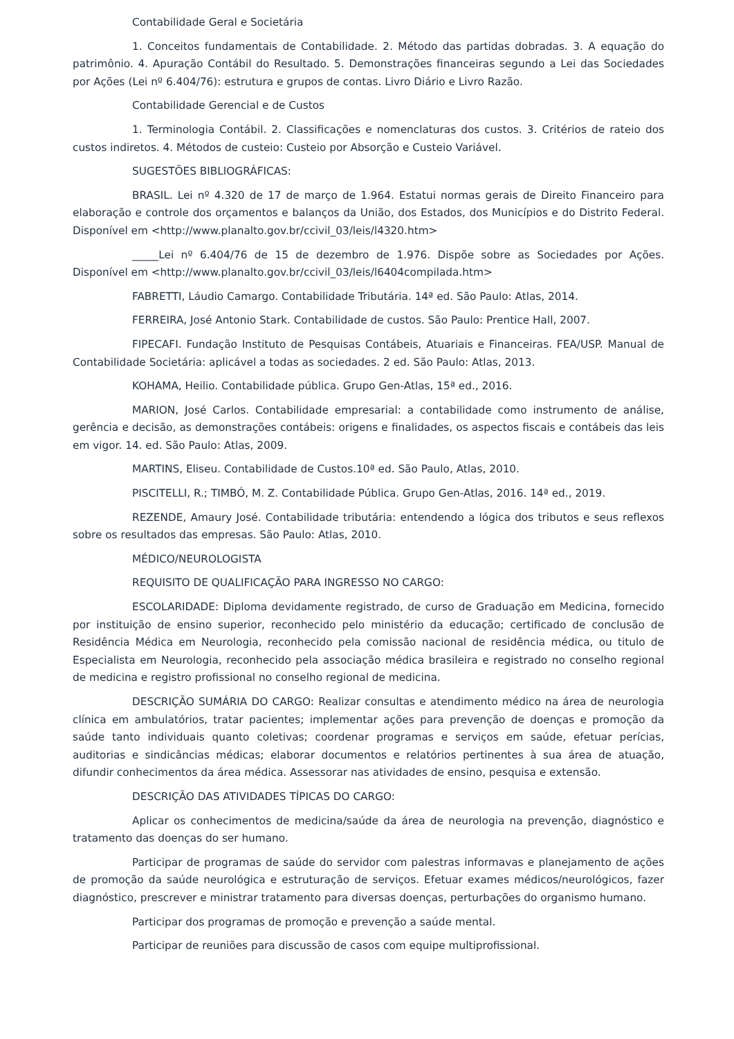Contabilidade Geral e Societária
1. Conceitos fundamentais de Contabilidade. 2. Método das partidas dobradas. 3. A equação do patrimônio. 4. Apuração Contábil do Resultado. 5. Demonstrações financeiras segundo a Lei das Sociedades por Ações (Lei nº 6.404/76): estrutura e grupos de contas. Livro Diário e Livro Razão.
Contabilidade Gerencial e de Custos
1. Terminologia Contábil. 2. Classificações e nomenclaturas dos custos. 3. Critérios de rateio dos custos indiretos. 4. Métodos de custeio: Custeio por Absorção e Custeio Variável.
SUGESTÕES BIBLIOGRÁFICAS:
BRASIL. Lei nº 4.320 de 17 de março de 1.964. Estatui normas gerais de Direito Financeiro para elaboração e controle dos orçamentos e balanços da União, dos Estados, dos Municípios e do Distrito Federal. Disponível em <http://www.planalto.gov.br/ccivil_03/leis/l4320.htm>
_____Lei nº 6.404/76 de 15 de dezembro de 1.976. Dispõe sobre as Sociedades por Ações. Disponível em <http://www.planalto.gov.br/ccivil_03/leis/l6404compilada.htm>
FABRETTI, Láudio Camargo. Contabilidade Tributária. 14ª ed. São Paulo: Atlas, 2014.
FERREIRA, José Antonio Stark. Contabilidade de custos. São Paulo: Prentice Hall, 2007.
FIPECAFI. Fundação Instituto de Pesquisas Contábeis, Atuariais e Financeiras. FEA/USP. Manual de Contabilidade Societária: aplicável a todas as sociedades. 2 ed. São Paulo: Atlas, 2013.
KOHAMA, Heilio. Contabilidade pública. Grupo Gen-Atlas, 15ª ed., 2016.
MARION, José Carlos. Contabilidade empresarial: a contabilidade como instrumento de análise, gerência e decisão, as demonstrações contábeis: origens e finalidades, os aspectos fiscais e contábeis das leis em vigor. 14. ed. São Paulo: Atlas, 2009.
MARTINS, Eliseu. Contabilidade de Custos.10ª ed. São Paulo, Atlas, 2010.
PISCITELLI, R.; TIMBÓ, M. Z. Contabilidade Pública. Grupo Gen-Atlas, 2016. 14ª ed., 2019.
REZENDE, Amaury José. Contabilidade tributária: entendendo a lógica dos tributos e seus reflexos sobre os resultados das empresas. São Paulo: Atlas, 2010.
MÉDICO/NEUROLOGISTA
REQUISITO DE QUALIFICAÇÃO PARA INGRESSO NO CARGO:
ESCOLARIDADE: Diploma devidamente registrado, de curso de Graduação em Medicina, fornecido por instituição de ensino superior, reconhecido pelo ministério da educação; certificado de conclusão de Residência Médica em Neurologia, reconhecido pela comissão nacional de residência médica, ou titulo de Especialista em Neurologia, reconhecido pela associação médica brasileira e registrado no conselho regional de medicina e registro profissional no conselho regional de medicina.
DESCRIÇÃO SUMÁRIA DO CARGO: Realizar consultas e atendimento médico na área de neurologia clínica em ambulatórios, tratar pacientes; implementar ações para prevenção de doenças e promoção da saúde tanto individuais quanto coletivas; coordenar programas e serviços em saúde, efetuar perícias, auditorias e sindicâncias médicas; elaborar documentos e relatórios pertinentes à sua área de atuação, difundir conhecimentos da área médica. Assessorar nas atividades de ensino, pesquisa e extensão.
DESCRIÇÃO DAS ATIVIDADES TÍPICAS DO CARGO:
Aplicar os conhecimentos de medicina/saúde da área de neurologia na prevenção, diagnóstico e tratamento das doenças do ser humano.
Participar de programas de saúde do servidor com palestras informavas e planejamento de ações de promoção da saúde neurológica e estruturação de serviços. Efetuar exames médicos/neurológicos, fazer diagnóstico, prescrever e ministrar tratamento para diversas doenças, perturbações do organismo humano.
Participar dos programas de promoção e prevenção a saúde mental.
Participar de reuniões para discussão de casos com equipe multiprofissional.